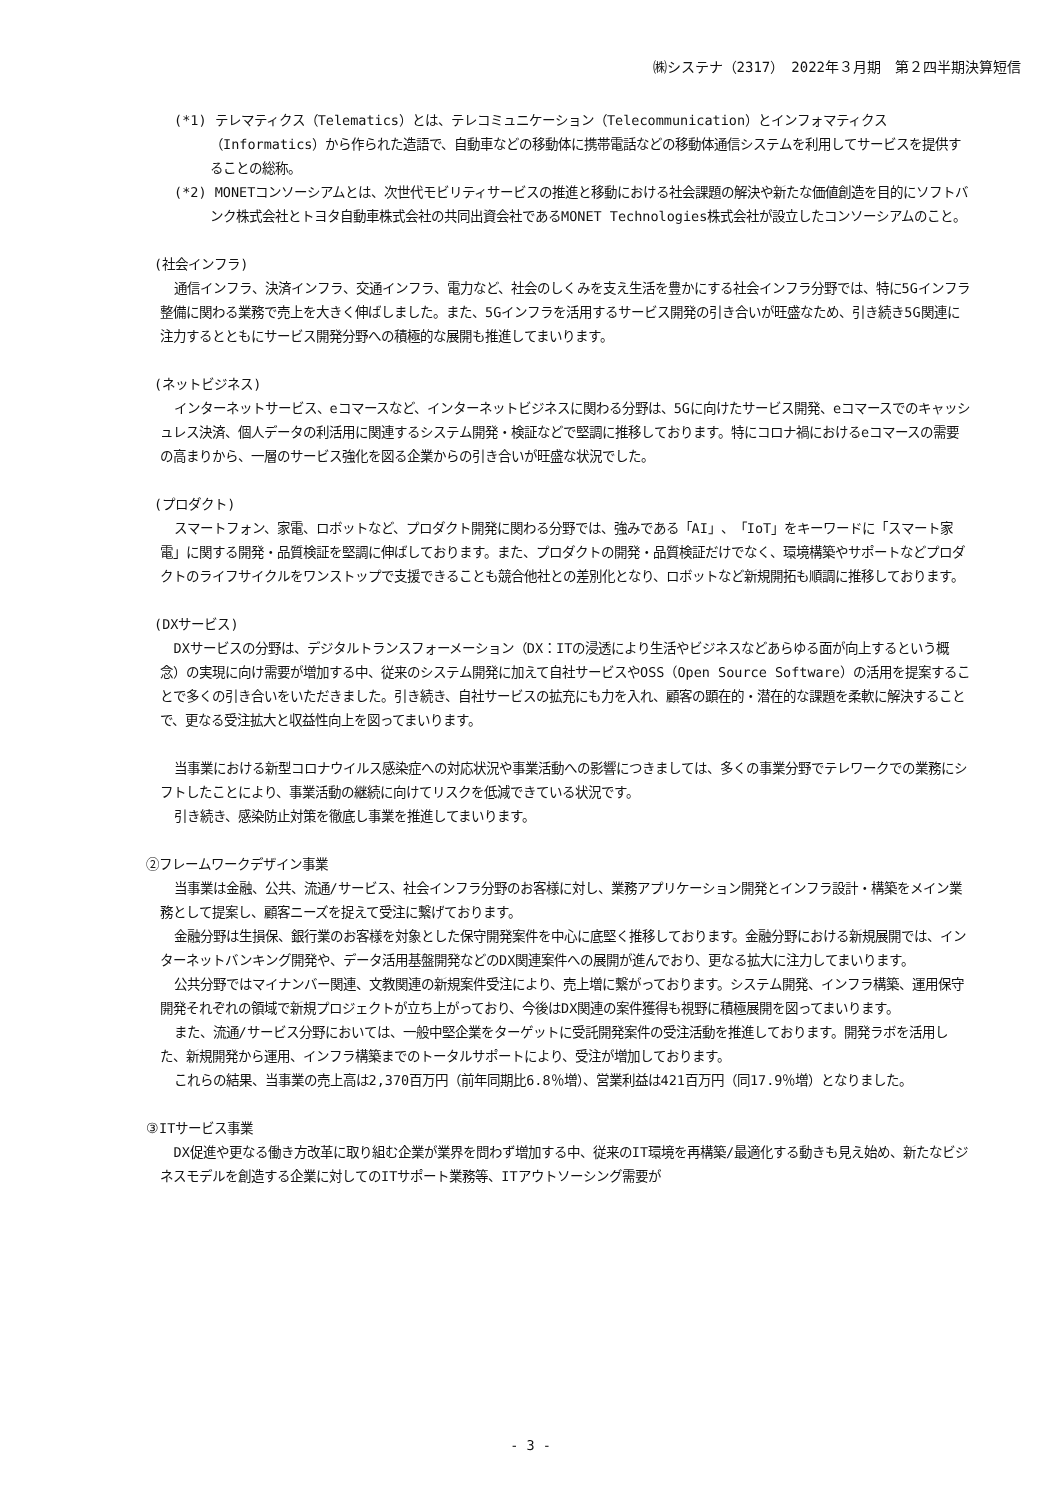㈱システナ（2317）　2022年３月期　第２四半期決算短信
(*1) テレマティクス（Telematics）とは、テレコミュニケーション（Telecommunication）とインフォマティクス（Informatics）から作られた造語で、自動車などの移動体に携帯電話などの移動体通信システムを利用してサービスを提供することの総称。
(*2) MONETコンソーシアムとは、次世代モビリティサービスの推進と移動における社会課題の解決や新たな価値創造を目的にソフトバンク株式会社とトヨタ自動車株式会社の共同出資会社であるMONET Technologies株式会社が設立したコンソーシアムのこと。
(社会インフラ)
通信インフラ、決済インフラ、交通インフラ、電力など、社会のしくみを支え生活を豊かにする社会インフラ分野では、特に5Gインフラ整備に関わる業務で売上を大きく伸ばしました。また、5Gインフラを活用するサービス開発の引き合いが旺盛なため、引き続き5G関連に注力するとともにサービス開発分野への積極的な展開も推進してまいります。
(ネットビジネス)
インターネットサービス、eコマースなど、インターネットビジネスに関わる分野は、5Gに向けたサービス開発、eコマースでのキャッシュレス決済、個人データの利活用に関連するシステム開発・検証などで堅調に推移しております。特にコロナ禍におけるeコマースの需要の高まりから、一層のサービス強化を図る企業からの引き合いが旺盛な状況でした。
(プロダクト)
スマートフォン、家電、ロボットなど、プロダクト開発に関わる分野では、強みである「AI」、「IoT」をキーワードに「スマート家電」に関する開発・品質検証を堅調に伸ばしております。また、プロダクトの開発・品質検証だけでなく、環境構築やサポートなどプロダクトのライフサイクルをワンストップで支援できることも競合他社との差別化となり、ロボットなど新規開拓も順調に推移しております。
(DXサービス)
DXサービスの分野は、デジタルトランスフォーメーション（DX：ITの浸透により生活やビジネスなどあらゆる面が向上するという概念）の実現に向け需要が増加する中、従来のシステム開発に加えて自社サービスやOSS（Open Source Software）の活用を提案することで多くの引き合いをいただきました。引き続き、自社サービスの拡充にも力を入れ、顧客の顕在的・潜在的な課題を柔軟に解決することで、更なる受注拡大と収益性向上を図ってまいります。
当事業における新型コロナウイルス感染症への対応状況や事業活動への影響につきましては、多くの事業分野でテレワークでの業務にシフトしたことにより、事業活動の継続に向けてリスクを低減できている状況です。
引き続き、感染防止対策を徹底し事業を推進してまいります。
②フレームワークデザイン事業
当事業は金融、公共、流通/サービス、社会インフラ分野のお客様に対し、業務アプリケーション開発とインフラ設計・構築をメイン業務として提案し、顧客ニーズを捉えて受注に繋げております。
金融分野は生損保、銀行業のお客様を対象とした保守開発案件を中心に底堅く推移しております。金融分野における新規展開では、インターネットバンキング開発や、データ活用基盤開発などのDX関連案件への展開が進んでおり、更なる拡大に注力してまいります。
公共分野ではマイナンバー関連、文教関連の新規案件受注により、売上増に繋がっております。システム開発、インフラ構築、運用保守開発それぞれの領域で新規プロジェクトが立ち上がっており、今後はDX関連の案件獲得も視野に積極展開を図ってまいります。
また、流通/サービス分野においては、一般中堅企業をターゲットに受託開発案件の受注活動を推進しております。開発ラボを活用した、新規開発から運用、インフラ構築までのトータルサポートにより、受注が増加しております。
これらの結果、当事業の売上高は2,370百万円（前年同期比6.8％増）、営業利益は421百万円（同17.9％増）となりました。
③ITサービス事業
DX促進や更なる働き方改革に取り組む企業が業界を問わず増加する中、従来のIT環境を再構築/最適化する動きも見え始め、新たなビジネスモデルを創造する企業に対してのITサポート業務等、ITアウトソーシング需要が
- 3 -